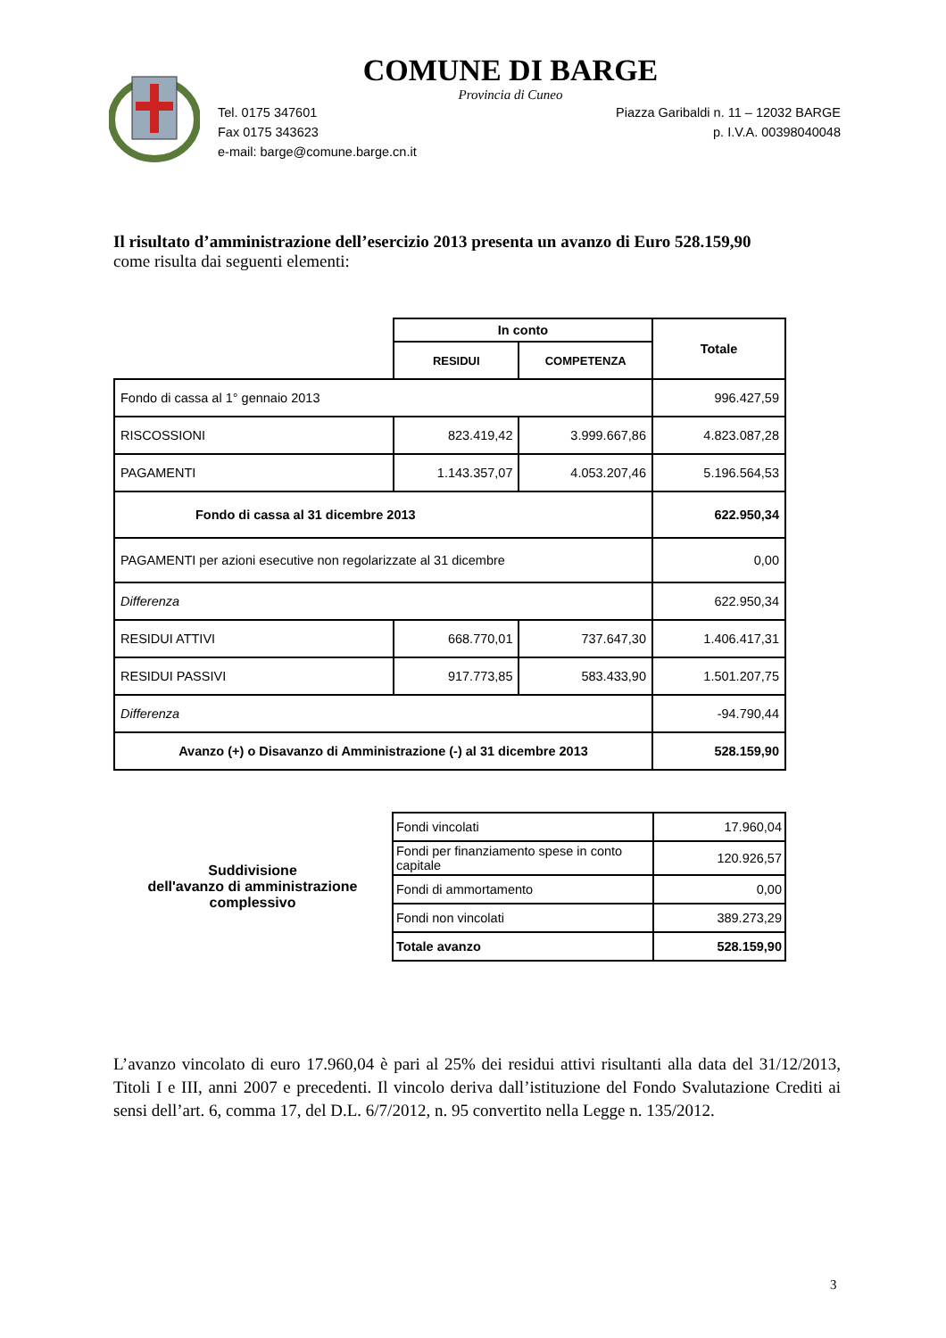COMUNE DI BARGE
Provincia di Cuneo
Tel. 0175 347601 Piazza Garibaldi n. 11 – 12032 BARGE
Fax 0175 343623 p. I.V.A. 00398040048
e-mail: barge@comune.barge.cn.it
Il risultato d’amministrazione dell’esercizio 2013 presenta un avanzo di Euro 528.159,90
come risulta dai seguenti elementi:
| | In conto | | Totale |
| --- | --- | --- | --- |
| | RESIDUI | COMPETENZA | |
| Fondo di cassa al 1° gennaio 2013 | | | 996.427,59 |
| RISCOSSIONI | 823.419,42 | 3.999.667,86 | 4.823.087,28 |
| PAGAMENTI | 1.143.357,07 | 4.053.207,46 | 5.196.564,53 |
| Fondo di cassa al 31 dicembre 2013 | | | 622.950,34 |
| PAGAMENTI per azioni esecutive non regolarizzate al 31 dicembre | | | 0,00 |
| Differenza | | | 622.950,34 |
| RESIDUI ATTIVI | 668.770,01 | 737.647,30 | 1.406.417,31 |
| RESIDUI PASSIVI | 917.773,85 | 583.433,90 | 1.501.207,75 |
| Differenza | | | -94.790,44 |
| Avanzo (+) o Disavanzo di Amministrazione (-) al 31 dicembre 2013 | | | 528.159,90 |
| Suddivisione dell'avanzo di amministrazione complessivo | Fondi vincolati | 17.960,04 |
| | Fondi per finanziamento spese in conto capitale | 120.926,57 |
| | Fondi di ammortamento | 0,00 |
| | Fondi non vincolati | 389.273,29 |
| | Totale avanzo | 528.159,90 |
L’avanzo vincolato di euro 17.960,04 è pari al 25% dei residui attivi risultanti alla data del 31/12/2013, Titoli I e III, anni 2007 e precedenti. Il vincolo deriva dall’istituzione del Fondo Svalutazione Crediti ai sensi dell’art. 6, comma 17, del D.L. 6/7/2012, n. 95 convertito nella Legge n. 135/2012.
3